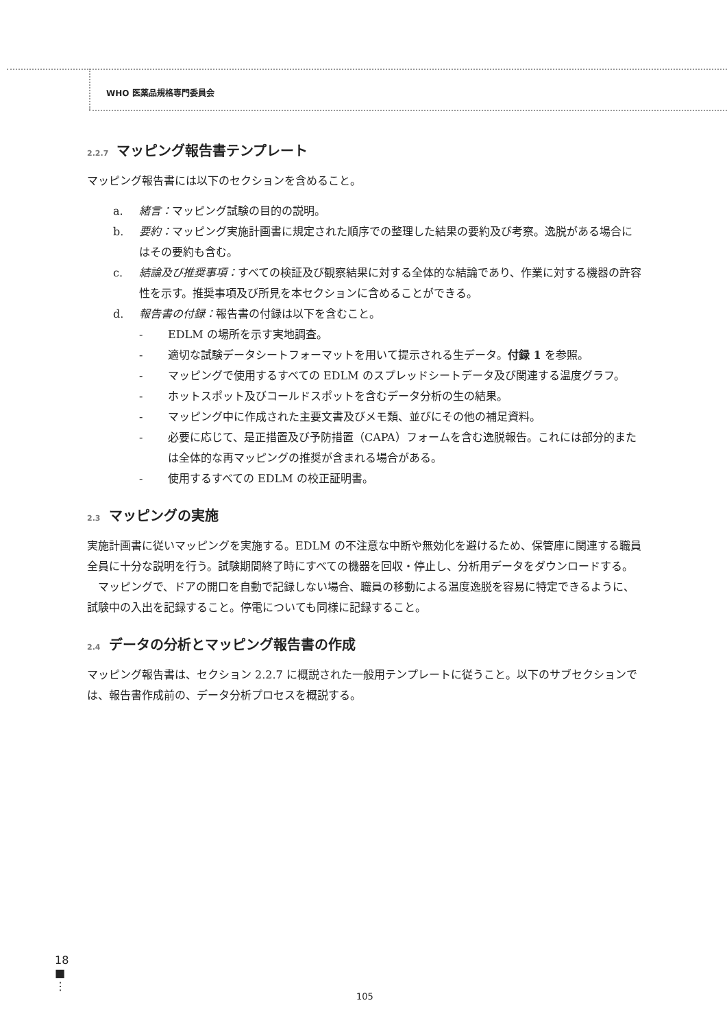WHO 医薬品規格専門委員会
2.2.7 マッピング報告書テンプレート
マッピング報告書には以下のセクションを含めること。
a. 緒言：マッピング試験の目的の説明。
b. 要約：マッピング実施計画書に規定された順序での整理した結果の要約及び考察。逸脱がある場合にはその要約も含む。
c. 結論及び推奨事項：すべての検証及び観察結果に対する全体的な結論であり、作業に対する機器の許容性を示す。推奨事項及び所見を本セクションに含めることができる。
d. 報告書の付録：報告書の付録は以下を含むこと。
- EDLM の場所を示す実地調査。
- 適切な試験データシートフォーマットを用いて提示される生データ。付録 1 を参照。
- マッピングで使用するすべての EDLM のスプレッドシートデータ及び関連する温度グラフ。
- ホットスポット及びコールドスポットを含むデータ分析の生の結果。
- マッピング中に作成された主要文書及びメモ類、並びにその他の補足資料。
- 必要に応じて、是正措置及び予防措置（CAPA）フォームを含む逸脱報告。これには部分的または全体的な再マッピングの推奨が含まれる場合がある。
- 使用するすべての EDLM の校正証明書。
2.3 マッピングの実施
実施計画書に従いマッピングを実施する。EDLM の不注意な中断や無効化を避けるため、保管庫に関連する職員全員に十分な説明を行う。試験期間終了時にすべての機器を回収・停止し、分析用データをダウンロードする。
　マッピングで、ドアの開口を自動で記録しない場合、職員の移動による温度逸脱を容易に特定できるように、試験中の入出を記録すること。停電についても同様に記録すること。
2.4 データの分析とマッピング報告書の作成
マッピング報告書は、セクション 2.2.7 に概説された一般用テンプレートに従うこと。以下のサブセクションでは、報告書作成前の、データ分析プロセスを概説する。
18
■
⋮
105